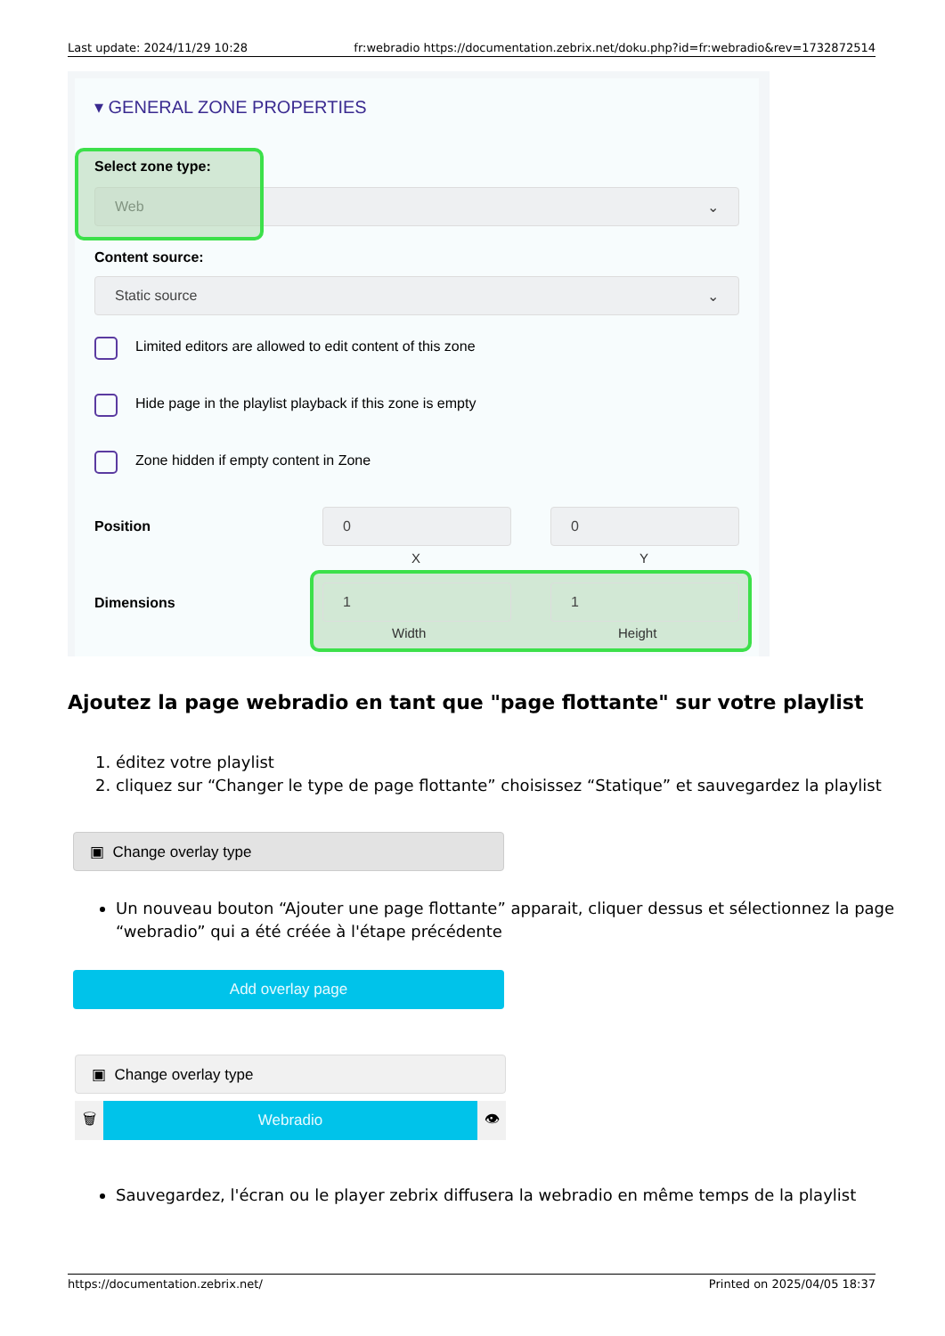Last update: 2024/11/29 10:28 fr:webradio https://documentation.zebrix.net/doku.php?id=fr:webradio&rev=1732872514
▾ GENERAL ZONE PROPERTIES
Web ⌄
Select zone type:
Content source:
Static source ⌄
Limited editors are allowed to edit content of this zone
Hide page in the playlist playback if this zone is empty
Zone hidden if empty content in Zone
Position
0 0
X Y
Dimensions
1 1
Width Height
Ajoutez la page webradio en tant que "page flottante" sur votre playlist
1. éditez votre playlist
2. cliquez sur “Changer le type de page flottante” choisissez “Statique” et sauvegardez la playlist
▣ Change overlay type
Un nouveau bouton “Ajouter une page flottante” apparait, cliquer dessus et sélectionnez la page “webradio” qui a été créée à l'étape précédente
Add overlay page
▣ Change overlay type
🗑 Webradio 👁
Sauvegardez, l'écran ou le player zebrix diffusera la webradio en même temps de la playlist
https://documentation.zebrix.net/ Printed on 2025/04/05 18:37